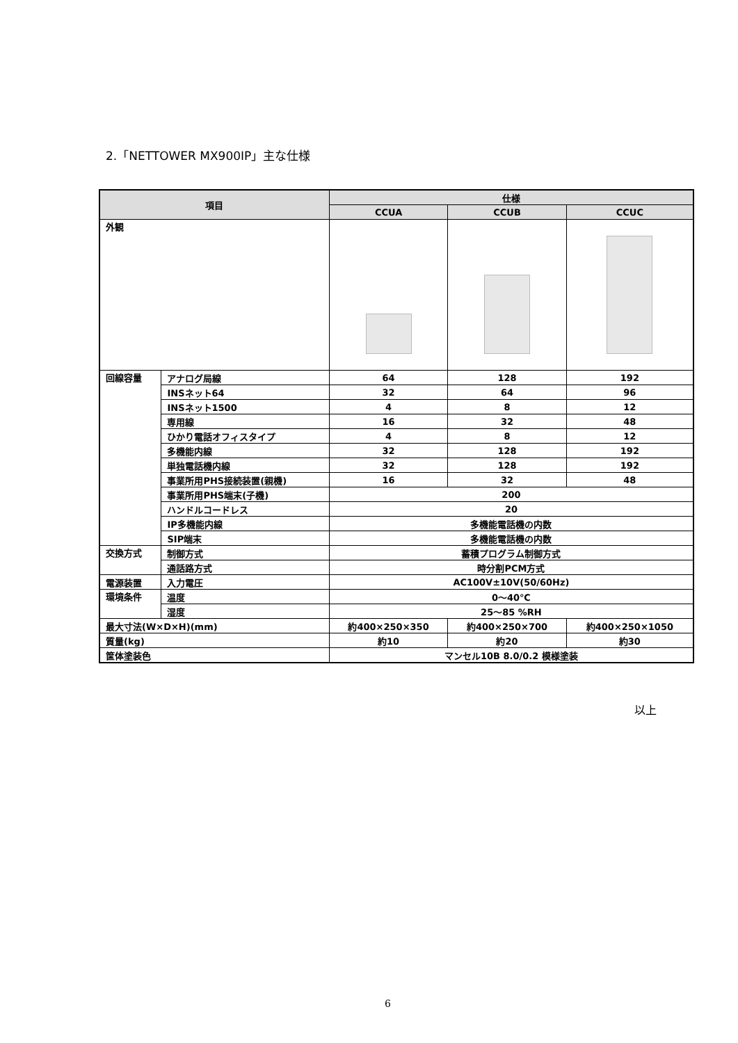2.「NETTOWER MX900IP」主な仕様
| 項目 | | 仕様 | | |
| --- | --- | --- | --- | --- |
| | | CCUA | CCUB | CCUC |
| 外観 | | | | |
| 回線容量 | アナログ局線 | 64 | 128 | 192 |
| | INSネット64 | 32 | 64 | 96 |
| | INSネット1500 | 4 | 8 | 12 |
| | 専用線 | 16 | 32 | 48 |
| | ひかり電話オフィスタイプ | 4 | 8 | 12 |
| | 多機能内線 | 32 | 128 | 192 |
| | 単独電話機内線 | 32 | 128 | 192 |
| | 事業所用PHS接続装置(親機) | 16 | 32 | 48 |
| | 事業所用PHS端末(子機) | 200 | | |
| | ハンドルコードレス | 20 | | |
| | IP多機能内線 | 多機能電話機の内数 | | |
| | SIP端末 | 多機能電話機の内数 | | |
| 交換方式 | 制御方式 | 蓄積プログラム制御方式 | | |
| | 通話路方式 | 時分割PCM方式 | | |
| 電源装置 | 入力電圧 | AC100V±10V(50/60Hz) | | |
| 環境条件 | 温度 | 0～40℃ | | |
| | 湿度 | 25～85 %RH | | |
| 最大寸法(W×D×H)(mm) | | 約400×250×350 | 約400×250×700 | 約400×250×1050 |
| 質量(kg) | | 約10 | 約20 | 約30 |
| 筐体塗装色 | | マンセル10B 8.0/0.2 模様塗装 | | |
以上
6